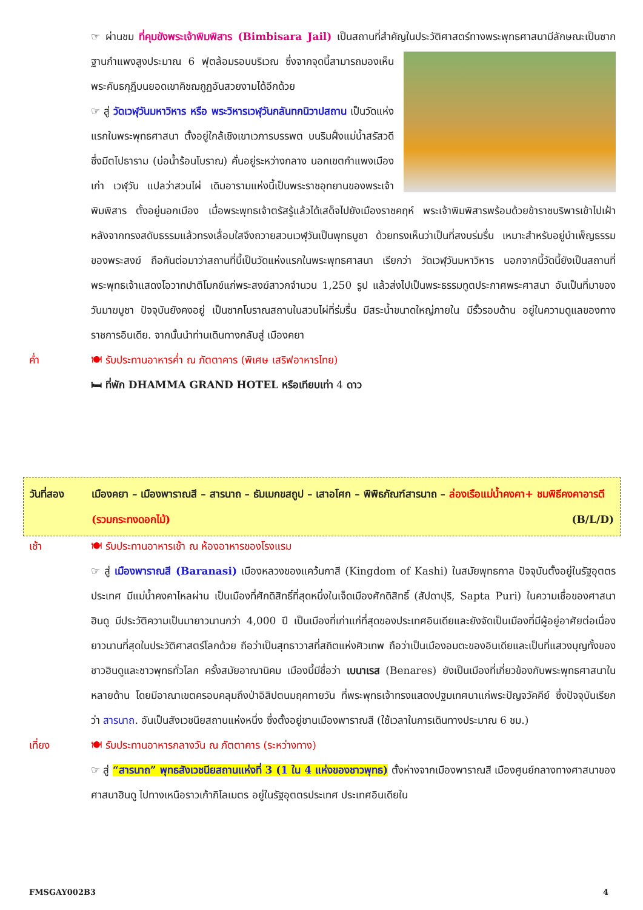☞ ผ่านชม ที่คุมขังพระเจ้าพิมพิสาร (Bimbisara Jail) เป็นสถานที่สำคัญในประวัติศาสตร์ทางพระพุทธศาสนามีลักษณะเป็นซากฐานกำแพงสูงประมาณ 6 ฟุตล้อมรอบบริเวณ ซึ่งจากจุดนี้สามารถมองเห็น พระคันธกุฎีบนยอดเขาคิชฌกูฏอันสวยงามได้อีกด้วย
☞ สู่ วัดเวฬุวันมหาวิหาร หรือ พระวิหารเวฬุวันกลันทกนิวาปสถาน เป็นวัดแห่งแรกในพระพุทธศาสนา ตั้งอยู่ใกล้เชิงเขาเวภารบรรพต บนริมฝั่งแม่น้ำสรัสวดีซึ่งมีตโปธาราม (บ่อน้ำร้อนโบราณ) คั่นอยู่ระหว่างกลาง นอกเขตกำแพงเมืองเก่า เวฬุวัน แปลว่าสวนไผ่ เดิมอารามแห่งนี้เป็นพระราชอุทยานของพระเจ้าพิมพิสาร ตั้งอยู่นอกเมือง เมื่อพระพุทธเจ้าตรัสรู้แล้วได้เสด็จไปยังเมืองราชคฤห์ พระเจ้าพิมพิสารพร้อมด้วยข้าราชบริพารเข้าไปเฝ้า หลังจากทรงสดับธรรมแล้วทรงเลื่อมใสจึงถวายสวนเวฬุวันเป็นพุทธบูชา ด้วยทรงเห็นว่าเป็นที่สงบร่มรื่น เหมาะสำหรับอยู่บำเพ็ญธรรมของพระสงฆ์ ถือกันต่อมาว่าสถานที่นี้เป็นวัดแห่งแรกในพระพุทธศาสนา เรียกว่า วัดเวฬุวันมหาวิหาร นอกจากนี้วัดนี้ยังเป็นสถานที่พระพุทธเจ้าแสดงโอวาทปาติโมกข์แก่พระสงฆ์สาวกจำนวน 1,250 รูป แล้วส่งไปเป็นพระธรรมทูตประกาศพระศาสนา อันเป็นที่มาของวันมาฆบูชา ปัจจุบันยังคงอยู่ เป็นซากโบราณสถานในสวนไผ่ที่ร่มรื่น มีสระน้ำขนาดใหญ่ภายใน มีรั้วรอบด้าน อยู่ในความดูแลของทางราชการอินเดีย. จากนั้นนำท่านเดินทางกลับสู่ เมืองคยา
ค่ำ 🍽 รับประทานอาหารค่ำ ณ ภัตตาคาร (พิเศษ เสริฟอาหารไทย)
🛏 ที่พัก DHAMMA GRAND HOTEL หรือเทียบเท่า 4 ดาว
วันที่สอง เมืองคยา – เมืองพาราณสี – สารนาถ – ธัมเมกขสถูป – เสาอโศก – พิพิธภัณฑ์สารนาถ – ล่องเรือแม่น้ำคงคา+ ชมพิธีคงคาอารตี (รวมกระทงดอกไม้) (B/L/D)
เช้า 🍽 รับประทานอาหารเช้า ณ ห้องอาหารของโรงแรม
☞ สู่ เมืองพาราณสี (Baranasi) เมืองหลวงของแคว้นกาสี (Kingdom of Kashi) ในสมัยพุทธกาล ปัจจุบันตั้งอยู่ในรัฐอุตตรประเทศ มีแม่น้ำคงคาไหลผ่าน เป็นเมืองที่ศักดิสิทธิ์ที่สุดหนึ่งในเจ็ดเมืองศักดิสิทธิ์ (สัปดาปุริ, Sapta Puri) ในความเชื่อของศาสนาฮินดู มีประวัติความเป็นมายาวนานกว่า 4,000 ปี เป็นเมืองที่เก่าแก่ที่สุดของประเทศอินเดียและยังจัดเป็นเมืองที่มีผู้อยู่อาศัยต่อเนื่องยาวนานที่สุดในประวัติศาสตร์โลกด้วย ถือว่าเป็นสุทธาวาสที่สถิตแห่งศิวเทพ ถือว่าเป็นเมืองอมตะของอินเดียและเป็นที่แสวงบุญทั้งของชาวฮินดูและชาวพุทธทั่วโลก ครั้งสมัยอาณานิคม เมืองนี้มีชื่อว่า เบนาเรส (Benares) ยังเป็นเมืองที่เกี่ยวข้องกับพระพุทธศาสนาในหลายด้าน โดยมีอาณาเขตครอบคลุมถึงป่าอิสิปตนมฤคทายวัน ที่พระพุทธเจ้าทรงแสดงปฐมเทศนาแก่พระปัญจวัคคีย์ ซึ่งปัจจุบันเรียกว่า สารนาถ. อันเป็นสังเวชนียสถานแห่งหนึ่ง ซึ่งตั้งอยู่ชานเมืองพาราณสี (ใช้เวลาในการเดินทางประมาณ 6 ชม.)
เที่ยง 🍽 รับประทานอาหารกลางวัน ณ ภัตตาคาร (ระหว่างทาง)
☞ สู่ “สารนาถ” พุทธสังเวชนียสถานแห่งที่ 3 (1 ใน 4 แห่งของชาวพุทธ) ตั้งห่างจากเมืองพาราณสี เมืองศูนย์กลางทางศาสนาของศาสนาฮินดู ไปทางเหนือราวเก้ากิโลเมตร อยู่ในรัฐอุตตรประเทศ ประเทศอินเดียใน
FMSGAY002B3 4